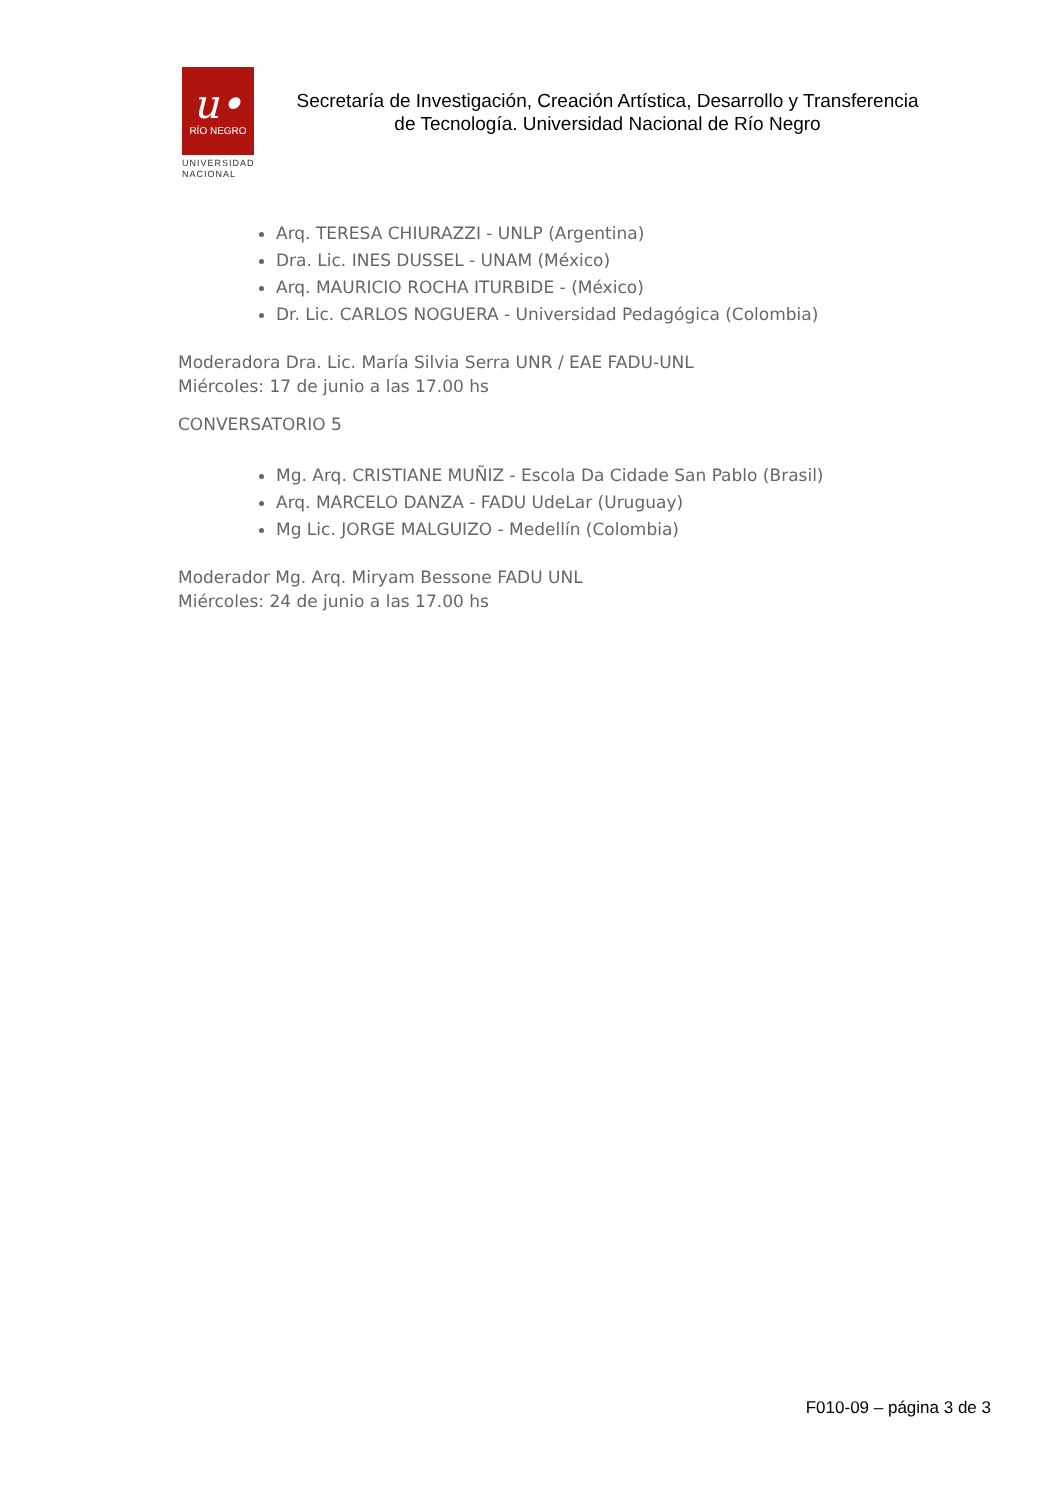u•
RÍO NEGRO
UNIVERSIDAD
NACIONAL
Secretaría de Investigación, Creación Artística, Desarrollo y Transferencia
de Tecnología. Universidad Nacional de Río Negro
Arq. TERESA CHIURAZZI - UNLP (Argentina)
Dra. Lic. INES DUSSEL - UNAM (México)
Arq. MAURICIO ROCHA ITURBIDE - (México)
Dr. Lic. CARLOS NOGUERA - Universidad Pedagógica (Colombia)
Moderadora Dra. Lic. María Silvia Serra UNR / EAE FADU-UNL
Miércoles: 17 de junio a las 17.00 hs
CONVERSATORIO 5
Mg. Arq. CRISTIANE MUÑIZ - Escola Da Cidade San Pablo (Brasil)
Arq. MARCELO DANZA - FADU UdeLar (Uruguay)
Mg Lic. JORGE MALGUIZO - Medellín (Colombia)
Moderador Mg. Arq. Miryam Bessone FADU UNL
Miércoles: 24 de junio a las 17.00 hs
F010-09 – página 3 de 3